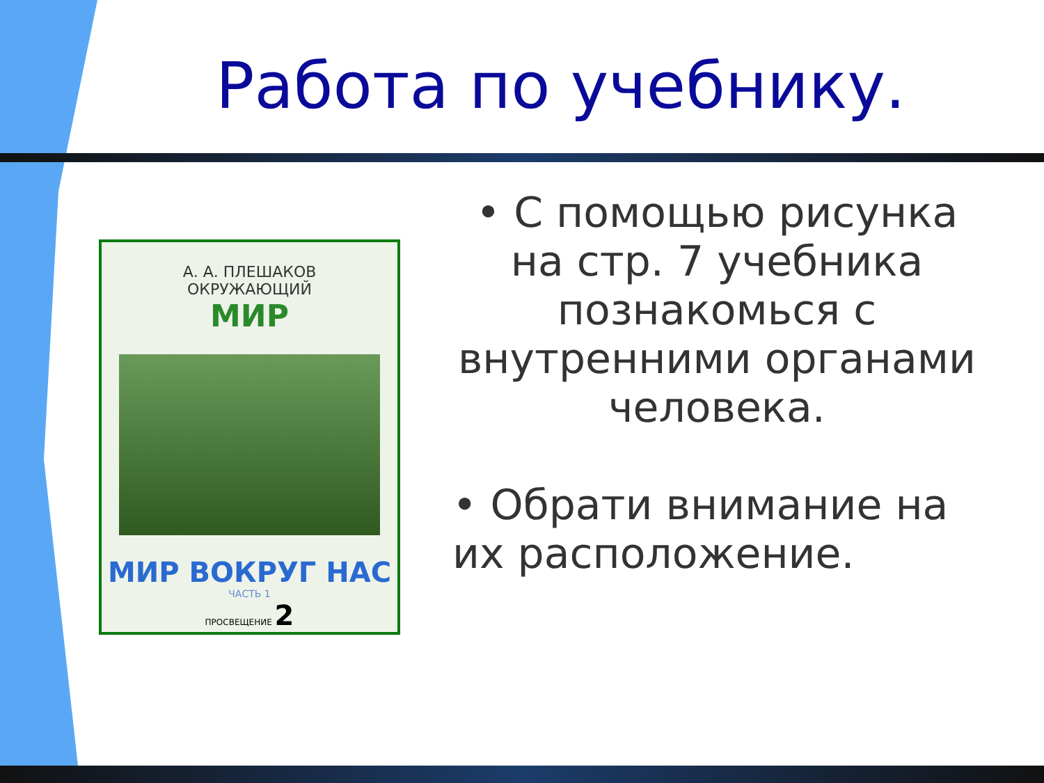Работа по учебнику.
А. А. ПЛЕШАКОВ
ОКРУЖАЮЩИЙ
МИР
МИР ВОКРУГ НАС
ЧАСТЬ 1
ПРОСВЕЩЕНИЕ 2
• С помощью рисунка на стр. 7 учебника познакомься с внутренними органами человека.
• Обрати внимание на их расположение.